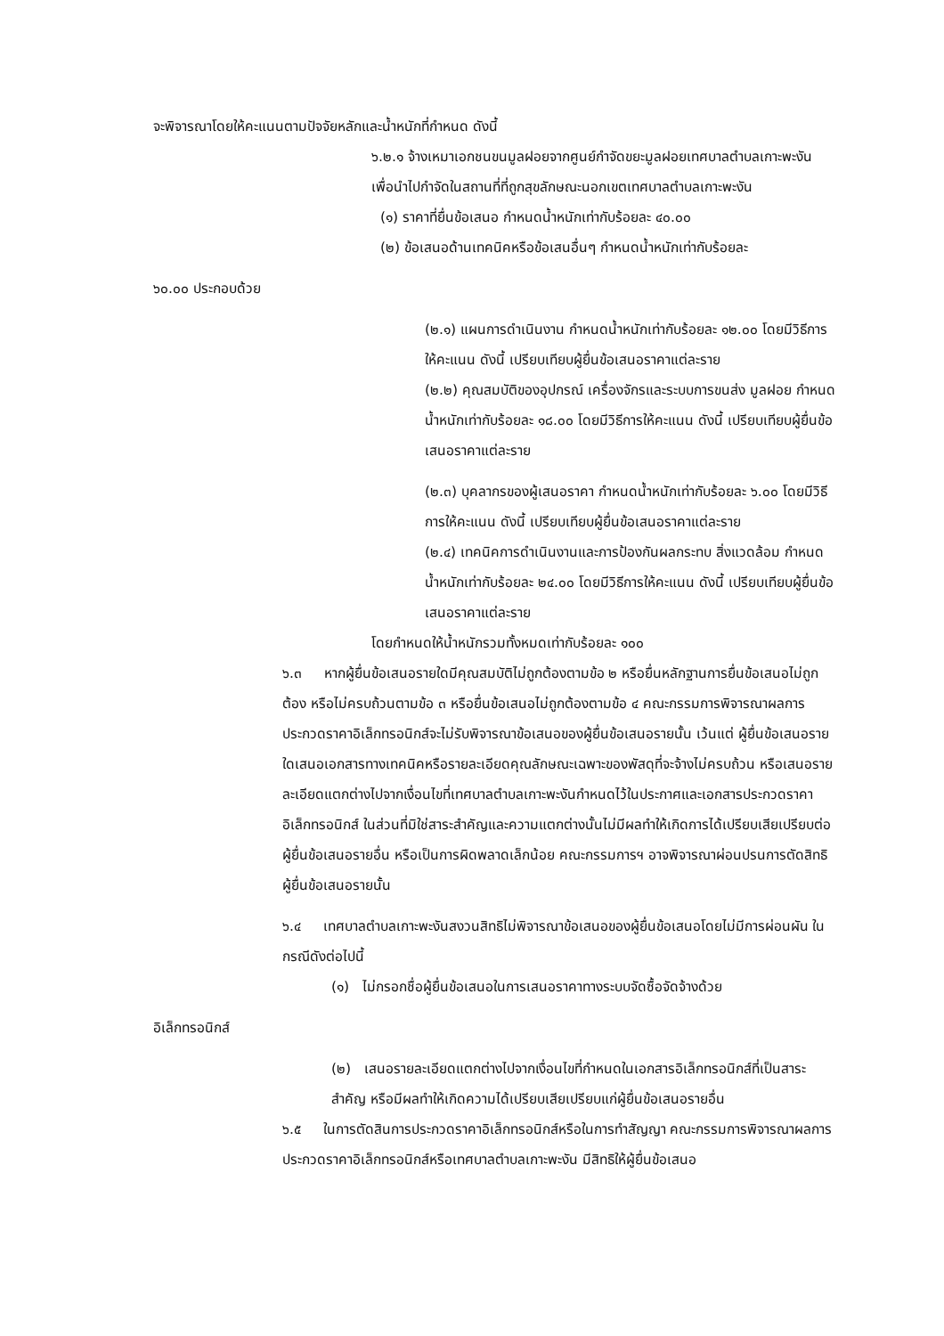จะพิจารณาโดยให้คะแนนตามปัจจัยหลักและน้ำหนักที่กำหนด ดังนี้
๖.๒.๑ จ้างเหมาเอกชนขนมูลฝอยจากศูนย์กำจัดขยะมูลฝอยเทศบาลตำบลเกาะพะงัน เพื่อนำไปกำจัดในสถานที่ที่ถูกสุขลักษณะนอกเขตเทศบาลตำบลเกาะพะงัน
(๑) ราคาที่ยื่นข้อเสนอ กำหนดน้ำหนักเท่ากับร้อยละ ๔๐.๐๐
(๒) ข้อเสนอด้านเทคนิคหรือข้อเสนอื่นๆ กำหนดน้ำหนักเท่ากับร้อยละ
๖๐.๐๐ ประกอบด้วย
(๒.๑) แผนการดำเนินงาน กำหนดน้ำหนักเท่ากับร้อยละ ๑๒.๐๐ โดยมีวิธีการให้คะแนน ดังนี้ เปรียบเทียบผู้ยื่นข้อเสนอราคาแต่ละราย
(๒.๒) คุณสมบัติของอุปกรณ์ เครื่องจักรและระบบการขนส่ง มูลฝอย กำหนดน้ำหนักเท่ากับร้อยละ ๑๘.๐๐ โดยมีวิธีการให้คะแนน ดังนี้ เปรียบเทียบผู้ยื่นข้อเสนอราคาแต่ละราย
(๒.๓) บุคลากรของผู้เสนอราคา กำหนดน้ำหนักเท่ากับร้อยละ ๖.๐๐ โดยมีวิธีการให้คะแนน ดังนี้ เปรียบเทียบผู้ยื่นข้อเสนอราคาแต่ละราย
(๒.๔) เทคนิคการดำเนินงานและการป้องกันผลกระทบ สิ่งแวดล้อม กำหนดน้ำหนักเท่ากับร้อยละ ๒๔.๐๐ โดยมีวิธีการให้คะแนน ดังนี้ เปรียบเทียบผู้ยื่นข้อเสนอราคาแต่ละราย
โดยกำหนดให้น้ำหนักรวมทั้งหมดเท่ากับร้อยละ ๑๐๐
๖.๓ หากผู้ยื่นข้อเสนอรายใดมีคุณสมบัติไม่ถูกต้องตามข้อ ๒ หรือยื่นหลักฐานการยื่นข้อเสนอไม่ถูกต้อง หรือไม่ครบถ้วนตามข้อ ๓ หรือยื่นข้อเสนอไม่ถูกต้องตามข้อ ๔ คณะกรรมการพิจารณาผลการประกวดราคาอิเล็กทรอนิกส์จะไม่รับพิจารณาข้อเสนอของผู้ยื่นข้อเสนอรายนั้น เว้นแต่ ผู้ยื่นข้อเสนอรายใดเสนอเอกสารทางเทคนิคหรือรายละเอียดคุณลักษณะเฉพาะของพัสดุที่จะจ้างไม่ครบถ้วน หรือเสนอรายละเอียดแตกต่างไปจากเงื่อนไขที่เทศบาลตำบลเกาะพะงันกำหนดไว้ในประกาศและเอกสารประกวดราคาอิเล็กทรอนิกส์ ในส่วนที่มิใช่สาระสำคัญและความแตกต่างนั้นไม่มีผลทำให้เกิดการได้เปรียบเสียเปรียบต่อ ผู้ยื่นข้อเสนอรายอื่น หรือเป็นการผิดพลาดเล็กน้อย คณะกรรมการฯ อาจพิจารณาผ่อนปรนการตัดสิทธิ ผู้ยื่นข้อเสนอรายนั้น
๖.๔ เทศบาลตำบลเกาะพะงันสงวนสิทธิไม่พิจารณาข้อเสนอของผู้ยื่นข้อเสนอโดยไม่มีการผ่อนผัน ในกรณีดังต่อไปนี้
(๑) ไม่กรอกชื่อผู้ยื่นข้อเสนอในการเสนอราคาทางระบบจัดซื้อจัดจ้างด้วย
อิเล็กทรอนิกส์
(๒) เสนอรายละเอียดแตกต่างไปจากเงื่อนไขที่กำหนดในเอกสารอิเล็กทรอนิกส์ที่เป็นสาระสำคัญ หรือมีผลทำให้เกิดความได้เปรียบเสียเปรียบแก่ผู้ยื่นข้อเสนอรายอื่น
๖.๕ ในการตัดสินการประกวดราคาอิเล็กทรอนิกส์หรือในการทำสัญญา คณะกรรมการพิจารณาผลการประกวดราคาอิเล็กทรอนิกส์หรือเทศบาลตำบลเกาะพะงัน มีสิทธิให้ผู้ยื่นข้อเสนอ